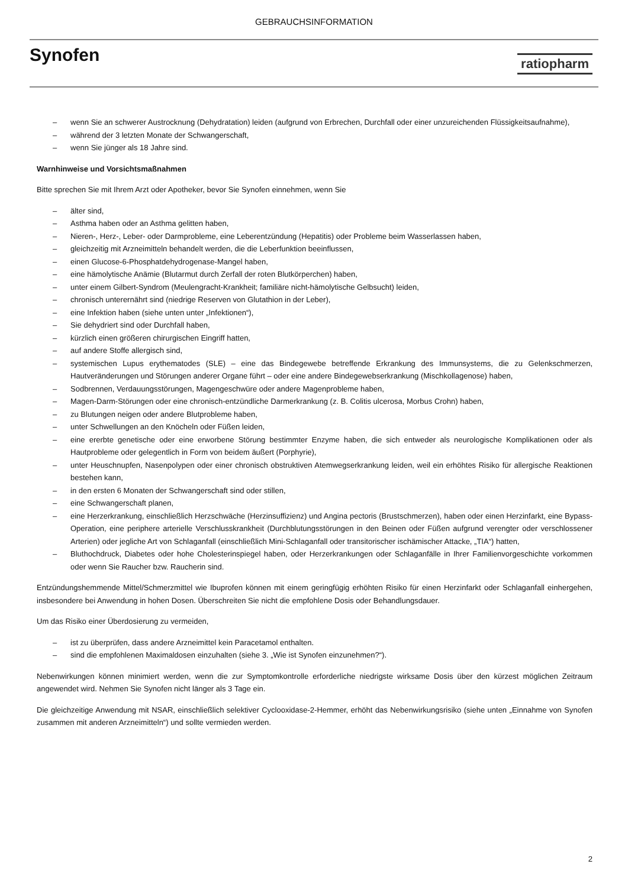GEBRAUCHSINFORMATION
Synofen
ratiopharm
– wenn Sie an schwerer Austrocknung (Dehydratation) leiden (aufgrund von Erbrechen, Durchfall oder einer unzureichenden Flüssigkeitsaufnahme),
– während der 3 letzten Monate der Schwangerschaft,
– wenn Sie jünger als 18 Jahre sind.
Warnhinweise und Vorsichtsmaßnahmen
Bitte sprechen Sie mit Ihrem Arzt oder Apotheker, bevor Sie Synofen einnehmen, wenn Sie
– älter sind,
– Asthma haben oder an Asthma gelitten haben,
– Nieren-, Herz-, Leber- oder Darmprobleme, eine Leberentzündung (Hepatitis) oder Probleme beim Wasserlassen haben,
– gleichzeitig mit Arzneimitteln behandelt werden, die die Leberfunktion beeinflussen,
– einen Glucose-6-Phosphatdehydrogenase-Mangel haben,
– eine hämolytische Anämie (Blutarmut durch Zerfall der roten Blutkörperchen) haben,
– unter einem Gilbert-Syndrom (Meulengracht-Krankheit; familiäre nicht-hämolytische Gelbsucht) leiden,
– chronisch unterernährt sind (niedrige Reserven von Glutathion in der Leber),
– eine Infektion haben (siehe unten unter „Infektionen“),
– Sie dehydriert sind oder Durchfall haben,
– kürzlich einen größeren chirurgischen Eingriff hatten,
– auf andere Stoffe allergisch sind,
– systemischen Lupus erythematodes (SLE) – eine das Bindegewebe betreffende Erkrankung des Immunsystems, die zu Gelenkschmerzen, Hautveränderungen und Störungen anderer Organe führt – oder eine andere Bindegewebserkrankung (Mischkollagenose) haben,
– Sodbrennen, Verdauungsstörungen, Magengeschwüre oder andere Magenprobleme haben,
– Magen-Darm-Störungen oder eine chronisch-entzündliche Darmerkrankung (z. B. Colitis ulcerosa, Morbus Crohn) haben,
– zu Blutungen neigen oder andere Blutprobleme haben,
– unter Schwellungen an den Knöcheln oder Füßen leiden,
– eine ererbte genetische oder eine erworbene Störung bestimmter Enzyme haben, die sich entweder als neurologische Komplikationen oder als Hautprobleme oder gelegentlich in Form von beidem äußert (Porphyrie),
– unter Heuschnupfen, Nasenpolypen oder einer chronisch obstruktiven Atemwegserkrankung leiden, weil ein erhöhtes Risiko für allergische Reaktionen bestehen kann,
– in den ersten 6 Monaten der Schwangerschaft sind oder stillen,
– eine Schwangerschaft planen,
– eine Herzerkrankung, einschließlich Herzschwäche (Herzinsuffizienz) und Angina pectoris (Brustschmerzen), haben oder einen Herzinfarkt, eine Bypass-Operation, eine periphere arterielle Verschlusskrankheit (Durchblutungsstörungen in den Beinen oder Füßen aufgrund verengter oder verschlossener Arterien) oder jegliche Art von Schlaganfall (einschließlich Mini-Schlaganfall oder transitorischer ischämischer Attacke, „TIA“) hatten,
– Bluthochdruck, Diabetes oder hohe Cholesterinspiegel haben, oder Herzerkrankungen oder Schlaganfälle in Ihrer Familienvorgeschichte vorkommen oder wenn Sie Raucher bzw. Raucherin sind.
Entzündungshemmende Mittel/Schmerzmittel wie Ibuprofen können mit einem geringfügig erhöhten Risiko für einen Herzinfarkt oder Schlaganfall einhergehen, insbesondere bei Anwendung in hohen Dosen. Überschreiten Sie nicht die empfohlene Dosis oder Behandlungsdauer.
Um das Risiko einer Überdosierung zu vermeiden,
– ist zu überprüfen, dass andere Arzneimittel kein Paracetamol enthalten.
– sind die empfohlenen Maximaldosen einzuhalten (siehe 3. „Wie ist Synofen einzunehmen?“).
Nebenwirkungen können minimiert werden, wenn die zur Symptomkontrolle erforderliche niedrigste wirksame Dosis über den kürzest möglichen Zeitraum angewendet wird. Nehmen Sie Synofen nicht länger als 3 Tage ein.
Die gleichzeitige Anwendung mit NSAR, einschließlich selektiver Cyclooxidase-2-Hemmer, erhöht das Nebenwirkungsrisiko (siehe unten „Einnahme von Synofen zusammen mit anderen Arzneimitteln“) und sollte vermieden werden.
2